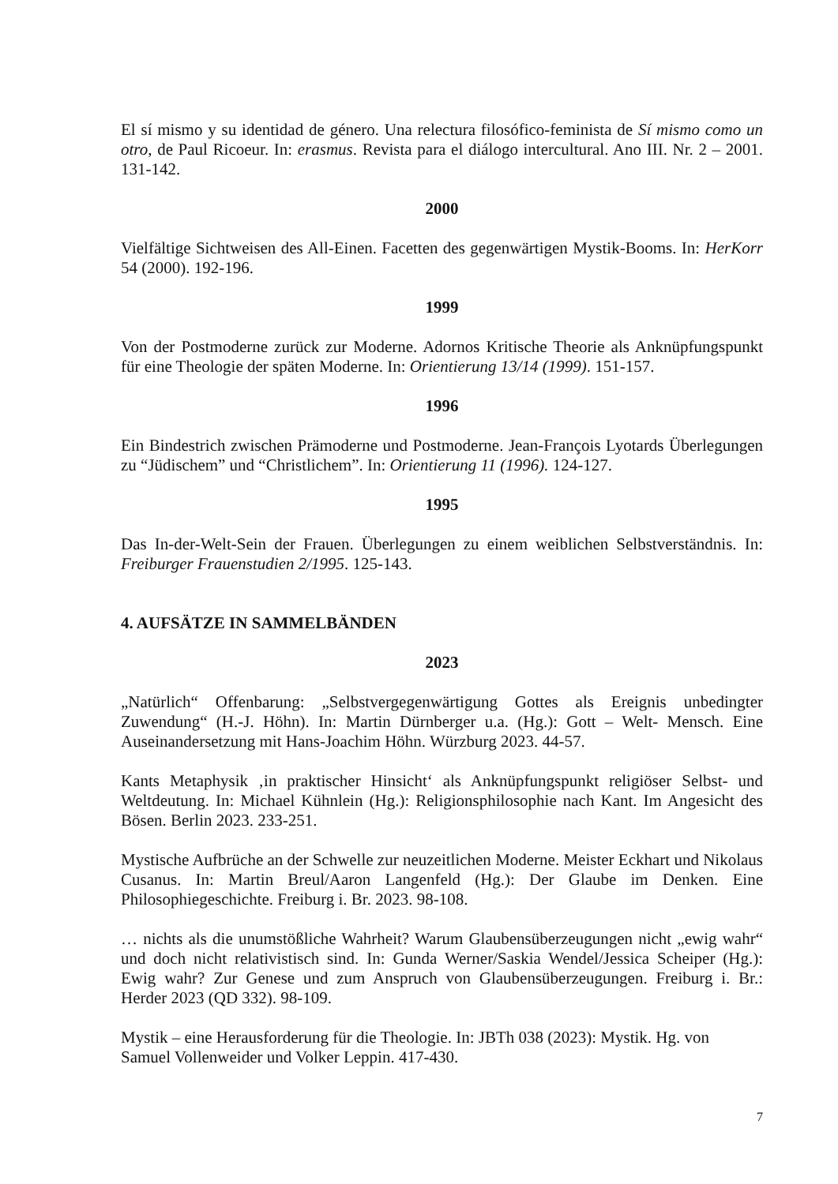El sí mismo y su identidad de género. Una relectura filosófico-feminista de Sí mismo como un otro, de Paul Ricoeur. In: erasmus. Revista para el diálogo intercultural. Ano III. Nr. 2 – 2001. 131-142.
2000
Vielfältige Sichtweisen des All-Einen. Facetten des gegenwärtigen Mystik-Booms. In: HerKorr 54 (2000). 192-196.
1999
Von der Postmoderne zurück zur Moderne. Adornos Kritische Theorie als Anknüpfungspunkt für eine Theologie der späten Moderne. In: Orientierung 13/14 (1999). 151-157.
1996
Ein Bindestrich zwischen Prämoderne und Postmoderne. Jean-François Lyotards Überlegungen zu “Jüdischem” und “Christlichem”. In: Orientierung 11 (1996). 124-127.
1995
Das In-der-Welt-Sein der Frauen. Überlegungen zu einem weiblichen Selbstverständnis. In: Freiburger Frauenstudien 2/1995. 125-143.
4. AUFSÄTZE IN SAMMELBÄNDEN
2023
„Natürlich“ Offenbarung: „Selbstvergegenwärtigung Gottes als Ereignis unbedingter Zuwendung“ (H.-J. Höhn). In: Martin Dürnberger u.a. (Hg.): Gott – Welt- Mensch. Eine Auseinandersetzung mit Hans-Joachim Höhn. Würzburg 2023. 44-57.
Kants Metaphysik ‚in praktischer Hinsicht‘ als Anknüpfungspunkt religiöser Selbst- und Weltdeutung. In: Michael Kühnlein (Hg.): Religionsphilosophie nach Kant. Im Angesicht des Bösen. Berlin 2023. 233-251.
Mystische Aufbrüche an der Schwelle zur neuzeitlichen Moderne. Meister Eckhart und Nikolaus Cusanus. In: Martin Breul/Aaron Langenfeld (Hg.): Der Glaube im Denken. Eine Philosophiegeschichte. Freiburg i. Br. 2023. 98-108.
… nichts als die unumstößliche Wahrheit? Warum Glaubensüberzeugungen nicht „ewig wahr“ und doch nicht relativistisch sind. In: Gunda Werner/Saskia Wendel/Jessica Scheiper (Hg.): Ewig wahr? Zur Genese und zum Anspruch von Glaubensüberzeugungen. Freiburg i. Br.: Herder 2023 (QD 332). 98-109.
Mystik – eine Herausforderung für die Theologie. In: JBTh 038 (2023): Mystik. Hg. von Samuel Vollenweider und Volker Leppin. 417-430.
7